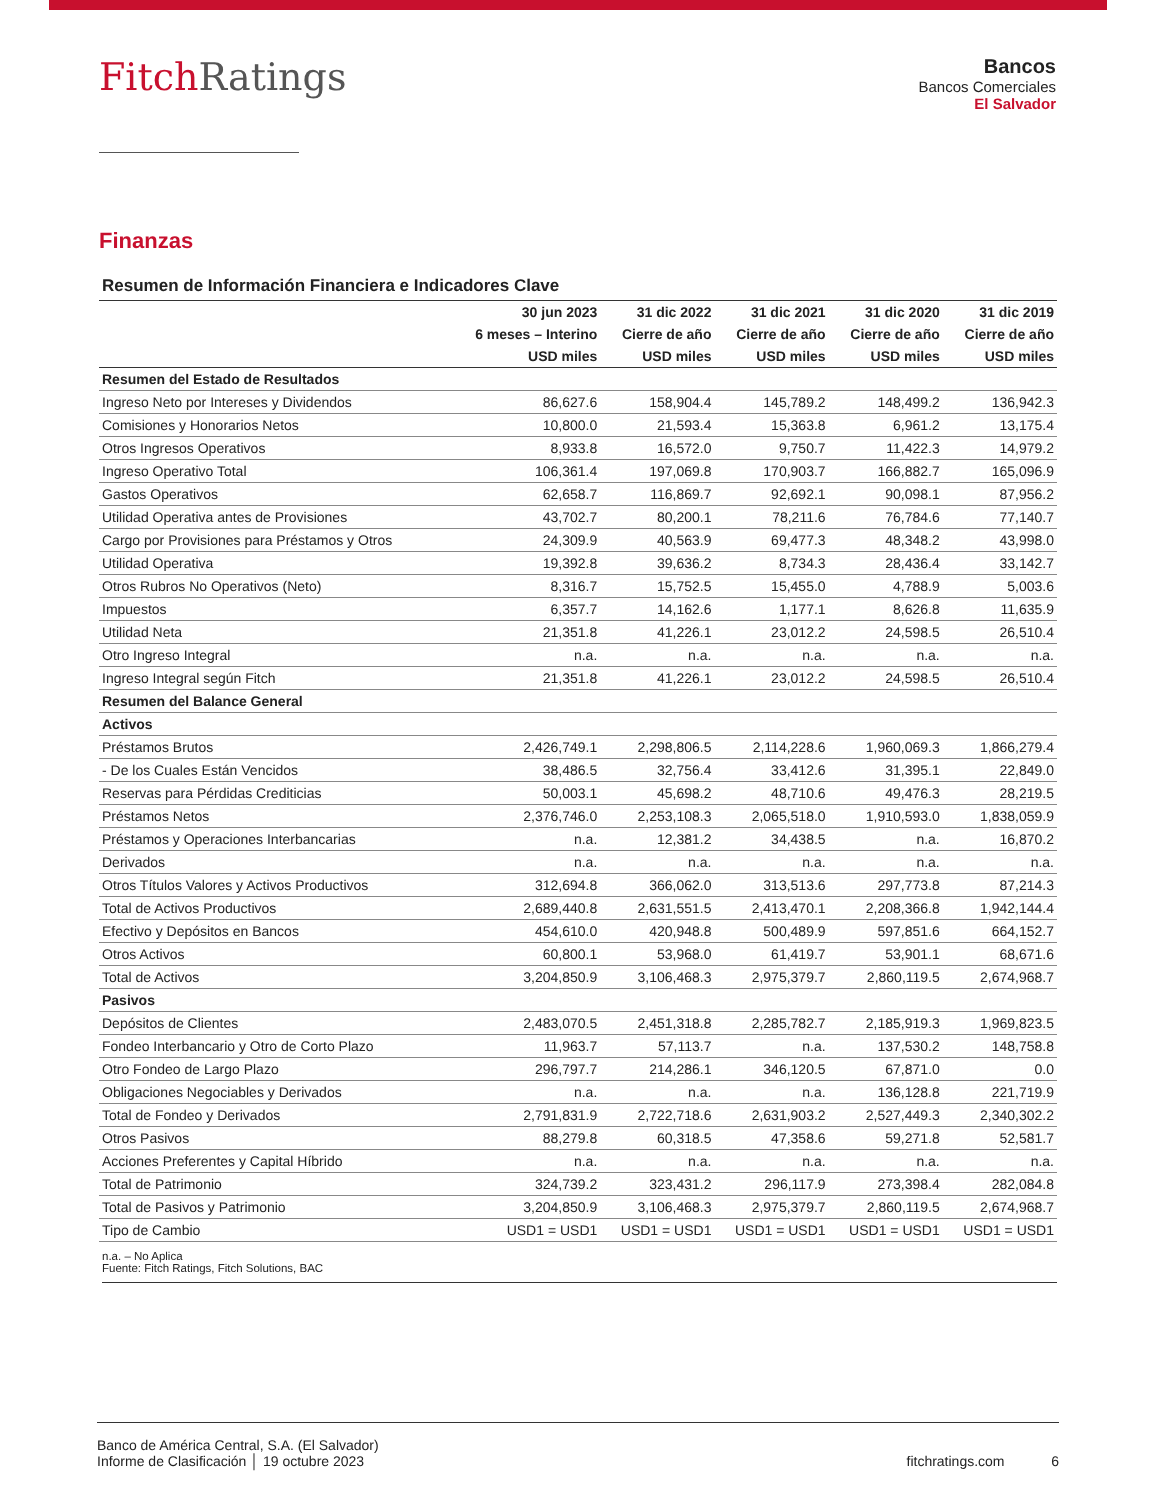FitchRatings
Bancos
Bancos Comerciales
El Salvador
Finanzas
Resumen de Información Financiera e Indicadores Clave
| | 30 jun 2023 | 31 dic 2022 | 31 dic 2021 | 31 dic 2020 | 31 dic 2019 |
| --- | --- | --- | --- | --- | --- |
| | 6 meses – Interino | Cierre de año | Cierre de año | Cierre de año | Cierre de año |
| | USD miles | USD miles | USD miles | USD miles | USD miles |
| Resumen del Estado de Resultados | | | | | |
| Ingreso Neto por Intereses y Dividendos | 86,627.6 | 158,904.4 | 145,789.2 | 148,499.2 | 136,942.3 |
| Comisiones y Honorarios Netos | 10,800.0 | 21,593.4 | 15,363.8 | 6,961.2 | 13,175.4 |
| Otros Ingresos Operativos | 8,933.8 | 16,572.0 | 9,750.7 | 11,422.3 | 14,979.2 |
| Ingreso Operativo Total | 106,361.4 | 197,069.8 | 170,903.7 | 166,882.7 | 165,096.9 |
| Gastos Operativos | 62,658.7 | 116,869.7 | 92,692.1 | 90,098.1 | 87,956.2 |
| Utilidad Operativa antes de Provisiones | 43,702.7 | 80,200.1 | 78,211.6 | 76,784.6 | 77,140.7 |
| Cargo por Provisiones para Préstamos y Otros | 24,309.9 | 40,563.9 | 69,477.3 | 48,348.2 | 43,998.0 |
| Utilidad Operativa | 19,392.8 | 39,636.2 | 8,734.3 | 28,436.4 | 33,142.7 |
| Otros Rubros No Operativos (Neto) | 8,316.7 | 15,752.5 | 15,455.0 | 4,788.9 | 5,003.6 |
| Impuestos | 6,357.7 | 14,162.6 | 1,177.1 | 8,626.8 | 11,635.9 |
| Utilidad Neta | 21,351.8 | 41,226.1 | 23,012.2 | 24,598.5 | 26,510.4 |
| Otro Ingreso Integral | n.a. | n.a. | n.a. | n.a. | n.a. |
| Ingreso Integral según Fitch | 21,351.8 | 41,226.1 | 23,012.2 | 24,598.5 | 26,510.4 |
| Resumen del Balance General | | | | | |
| Activos | | | | | |
| Préstamos Brutos | 2,426,749.1 | 2,298,806.5 | 2,114,228.6 | 1,960,069.3 | 1,866,279.4 |
| - De los Cuales Están Vencidos | 38,486.5 | 32,756.4 | 33,412.6 | 31,395.1 | 22,849.0 |
| Reservas para Pérdidas Crediticias | 50,003.1 | 45,698.2 | 48,710.6 | 49,476.3 | 28,219.5 |
| Préstamos Netos | 2,376,746.0 | 2,253,108.3 | 2,065,518.0 | 1,910,593.0 | 1,838,059.9 |
| Préstamos y Operaciones Interbancarias | n.a. | 12,381.2 | 34,438.5 | n.a. | 16,870.2 |
| Derivados | n.a. | n.a. | n.a. | n.a. | n.a. |
| Otros Títulos Valores y Activos Productivos | 312,694.8 | 366,062.0 | 313,513.6 | 297,773.8 | 87,214.3 |
| Total de Activos Productivos | 2,689,440.8 | 2,631,551.5 | 2,413,470.1 | 2,208,366.8 | 1,942,144.4 |
| Efectivo y Depósitos en Bancos | 454,610.0 | 420,948.8 | 500,489.9 | 597,851.6 | 664,152.7 |
| Otros Activos | 60,800.1 | 53,968.0 | 61,419.7 | 53,901.1 | 68,671.6 |
| Total de Activos | 3,204,850.9 | 3,106,468.3 | 2,975,379.7 | 2,860,119.5 | 2,674,968.7 |
| Pasivos | | | | | |
| Depósitos de Clientes | 2,483,070.5 | 2,451,318.8 | 2,285,782.7 | 2,185,919.3 | 1,969,823.5 |
| Fondeo Interbancario y Otro de Corto Plazo | 11,963.7 | 57,113.7 | n.a. | 137,530.2 | 148,758.8 |
| Otro Fondeo de Largo Plazo | 296,797.7 | 214,286.1 | 346,120.5 | 67,871.0 | 0.0 |
| Obligaciones Negociables y Derivados | n.a. | n.a. | n.a. | 136,128.8 | 221,719.9 |
| Total de Fondeo y Derivados | 2,791,831.9 | 2,722,718.6 | 2,631,903.2 | 2,527,449.3 | 2,340,302.2 |
| Otros Pasivos | 88,279.8 | 60,318.5 | 47,358.6 | 59,271.8 | 52,581.7 |
| Acciones Preferentes y Capital Híbrido | n.a. | n.a. | n.a. | n.a. | n.a. |
| Total de Patrimonio | 324,739.2 | 323,431.2 | 296,117.9 | 273,398.4 | 282,084.8 |
| Total de Pasivos y Patrimonio | 3,204,850.9 | 3,106,468.3 | 2,975,379.7 | 2,860,119.5 | 2,674,968.7 |
| Tipo de Cambio | USD1 = USD1 | USD1 = USD1 | USD1 = USD1 | USD1 = USD1 | USD1 = USD1 |
n.a. – No Aplica
Fuente: Fitch Ratings, Fitch Solutions, BAC
Banco de América Central, S.A. (El Salvador)
Informe de Clasificación │ 19 octubre 2023
fitchratings.com 6